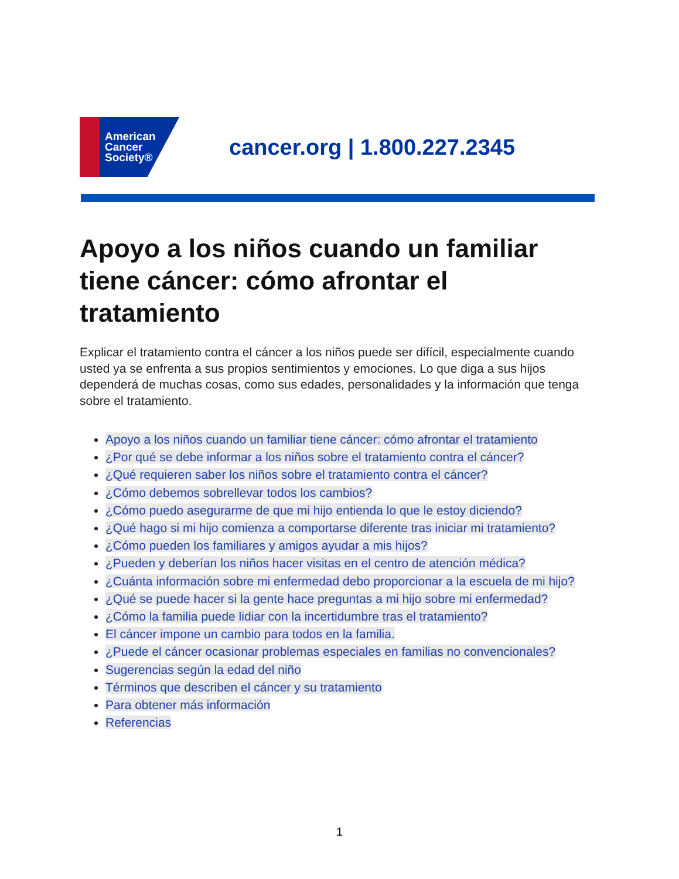American
Cancer
Society®
cancer.org | 1.800.227.2345
Apoyo a los niños cuando un familiar tiene cáncer: cómo afrontar el tratamiento
Explicar el tratamiento contra el cáncer a los niños puede ser difícil, especialmente cuando usted ya se enfrenta a sus propios sentimientos y emociones. Lo que diga a sus hijos dependerá de muchas cosas, como sus edades, personalidades y la información que tenga sobre el tratamiento.
Apoyo a los niños cuando un familiar tiene cáncer: cómo afrontar el tratamiento
¿Por qué se debe informar a los niños sobre el tratamiento contra el cáncer?
¿Qué requieren saber los niños sobre el tratamiento contra el cáncer?
¿Cómo debemos sobrellevar todos los cambios?
¿Cómo puedo asegurarme de que mi hijo entienda lo que le estoy diciendo?
¿Qué hago si mi hijo comienza a comportarse diferente tras iniciar mi tratamiento?
¿Cómo pueden los familiares y amigos ayudar a mis hijos?
¿Pueden y deberían los niños hacer visitas en el centro de atención médica?
¿Cuánta información sobre mi enfermedad debo proporcionar a la escuela de mi hijo?
¿Qué se puede hacer si la gente hace preguntas a mi hijo sobre mi enfermedad?
¿Cómo la familia puede lidiar con la incertidumbre tras el tratamiento?
El cáncer impone un cambio para todos en la familia.
¿Puede el cáncer ocasionar problemas especiales en familias no convencionales?
Sugerencias según la edad del niño
Términos que describen el cáncer y su tratamiento
Para obtener más información
Referencias
1